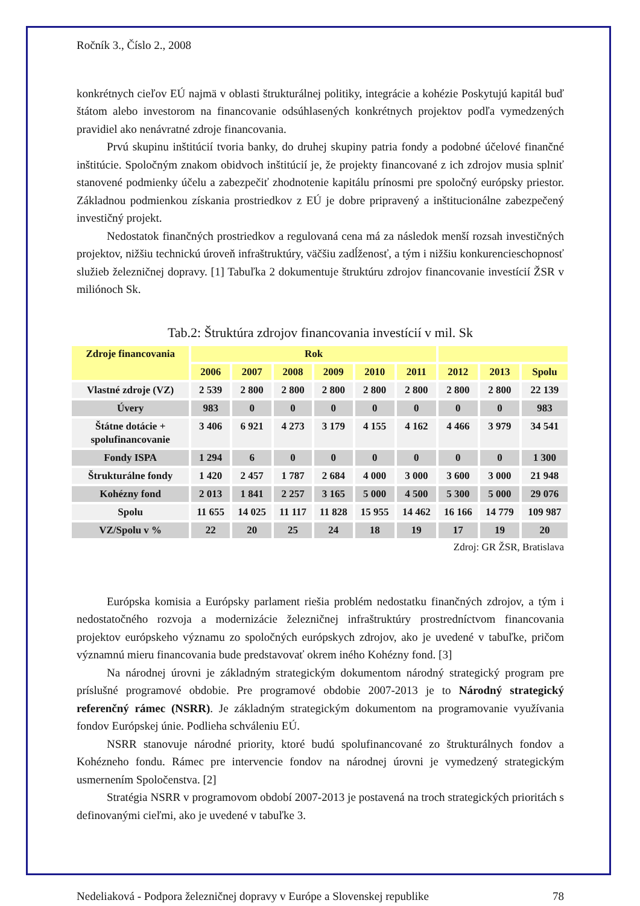Ročník 3., Číslo 2., 2008
konkrétnych cieľov EÚ najmä v oblasti štrukturálnej politiky, integrácie a kohézie Poskytujú kapitál buď štátom alebo investorom na financovanie odsúhlasených konkrétnych projektov podľa vymedzených pravidiel ako nenávratné zdroje financovania.
Prvú skupinu inštitúcií tvoria banky, do druhej skupiny patria fondy a podobné účelové finančné inštitúcie. Spoločným znakom obidvoch inštitúcií je, že projekty financované z ich zdrojov musia splniť stanovené podmienky účelu a zabezpečiť zhodnotenie kapitálu prínosmi pre spoločný európsky priestor. Základnou podmienkou získania prostriedkov z EÚ je dobre pripravený a inštitucionálne zabezpečený investičný projekt.
Nedostatok finančných prostriedkov a regulovaná cena má za následok menší rozsah investičných projektov, nižšiu technickú úroveň infraštruktúry, väčšiu zadĺženosť, a tým i nižšiu konkurencieschopnosť služieb železničnej dopravy. [1] Tabuľka 2 dokumentuje štruktúru zdrojov financovanie investícií ŽSR v miliónoch Sk.
Tab.2: Štruktúra zdrojov financovania investícií v mil. Sk
| Zdroje financovania | Rok | | | | | | | | |
| --- | --- | --- | --- | --- | --- | --- | --- | --- | --- |
| | 2006 | 2007 | 2008 | 2009 | 2010 | 2011 | 2012 | 2013 | Spolu |
| Vlastné zdroje (VZ) | 2 539 | 2 800 | 2 800 | 2 800 | 2 800 | 2 800 | 2 800 | 2 800 | 22 139 |
| Úvery | 983 | 0 | 0 | 0 | 0 | 0 | 0 | 0 | 983 |
| Štátne dotácie + spolufinancovanie | 3 406 | 6 921 | 4 273 | 3 179 | 4 155 | 4 162 | 4 466 | 3 979 | 34 541 |
| Fondy ISPA | 1 294 | 6 | 0 | 0 | 0 | 0 | 0 | 0 | 1 300 |
| Štrukturálne fondy | 1 420 | 2 457 | 1 787 | 2 684 | 4 000 | 3 000 | 3 600 | 3 000 | 21 948 |
| Kohézny fond | 2 013 | 1 841 | 2 257 | 3 165 | 5 000 | 4 500 | 5 300 | 5 000 | 29 076 |
| Spolu | 11 655 | 14 025 | 11 117 | 11 828 | 15 955 | 14 462 | 16 166 | 14 779 | 109 987 |
| VZ/Spolu v % | 22 | 20 | 25 | 24 | 18 | 19 | 17 | 19 | 20 |
Zdroj: GR ŽSR, Bratislava
Európska komisia a Európsky parlament riešia problém nedostatku finančných zdrojov, a tým i nedostatočného rozvoja a modernizácie železničnej infraštruktúry prostredníctvom financovania projektov európskeho významu zo spoločných európskych zdrojov, ako je uvedené v tabuľke, pričom významnú mieru financovania bude predstavovať okrem iného Kohézny fond. [3]
Na národnej úrovni je základným strategickým dokumentom národný strategický program pre príslušné programové obdobie. Pre programové obdobie 2007-2013 je to Národný strategický referenčný rámec (NSRR). Je základným strategickým dokumentom na programovanie využívania fondov Európskej únie. Podlieha schváleniu EÚ.
NSRR stanovuje národné priority, ktoré budú spolufinancované zo štrukturálnych fondov a Kohézneho fondu. Rámec pre intervencie fondov na národnej úrovni je vymedzený strategickým usmernením Spoločenstva. [2]
Stratégia NSRR v programovom období 2007-2013 je postavená na troch strategických prioritách s definovanými cieľmi, ako je uvedené v tabuľke 3.
Nedeliaková - Podpora železničnej dopravy v Európe a Slovenskej republike 78